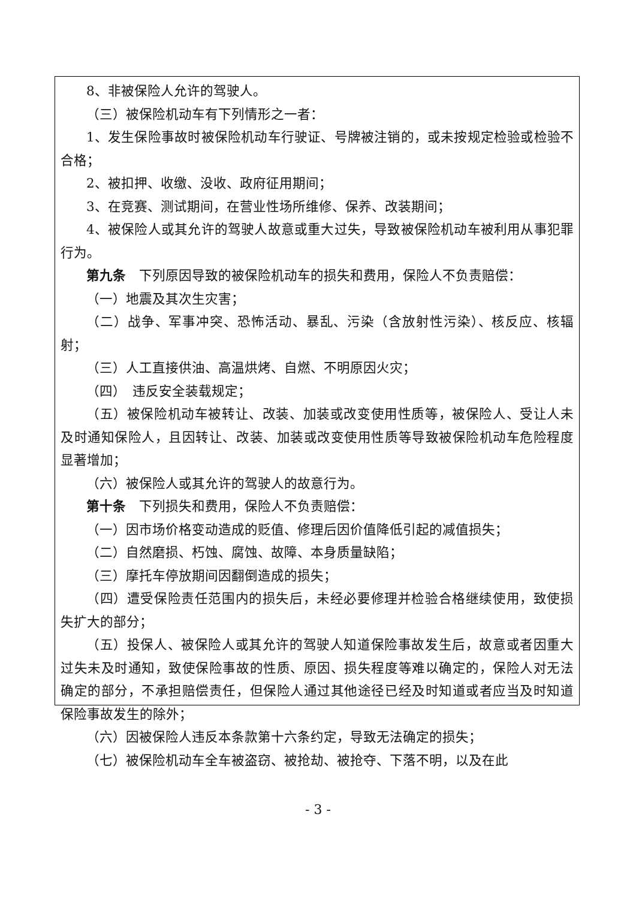8、非被保险人允许的驾驶人。
（三）被保险机动车有下列情形之一者：
1、发生保险事故时被保险机动车行驶证、号牌被注销的，或未按规定检验或检验不合格；
2、被扣押、收缴、没收、政府征用期间；
3、在竞赛、测试期间，在营业性场所维修、保养、改装期间；
4、被保险人或其允许的驾驶人故意或重大过失，导致被保险机动车被利用从事犯罪行为。
第九条　下列原因导致的被保险机动车的损失和费用，保险人不负责赔偿：
（一）地震及其次生灾害；
（二）战争、军事冲突、恐怖活动、暴乱、污染（含放射性污染）、核反应、核辐射；
（三）人工直接供油、高温烘烤、自燃、不明原因火灾；
（四）　违反安全装载规定；
（五）被保险机动车被转让、改装、加装或改变使用性质等，被保险人、受让人未及时通知保险人，且因转让、改装、加装或改变使用性质等导致被保险机动车危险程度显著增加；
（六）被保险人或其允许的驾驶人的故意行为。
第十条　下列损失和费用，保险人不负责赔偿：
（一）因市场价格变动造成的贬值、修理后因价值降低引起的减值损失；
（二）自然磨损、朽蚀、腐蚀、故障、本身质量缺陷；
（三）摩托车停放期间因翻倒造成的损失；
（四）遭受保险责任范围内的损失后，未经必要修理并检验合格继续使用，致使损失扩大的部分；
（五）投保人、被保险人或其允许的驾驶人知道保险事故发生后，故意或者因重大过失未及时通知，致使保险事故的性质、原因、损失程度等难以确定的，保险人对无法确定的部分，不承担赔偿责任，但保险人通过其他途径已经及时知道或者应当及时知道保险事故发生的除外；
（六）因被保险人违反本条款第十六条约定，导致无法确定的损失；
（七）被保险机动车全车被盗窃、被抢劫、被抢夺、下落不明，以及在此
- 3 -